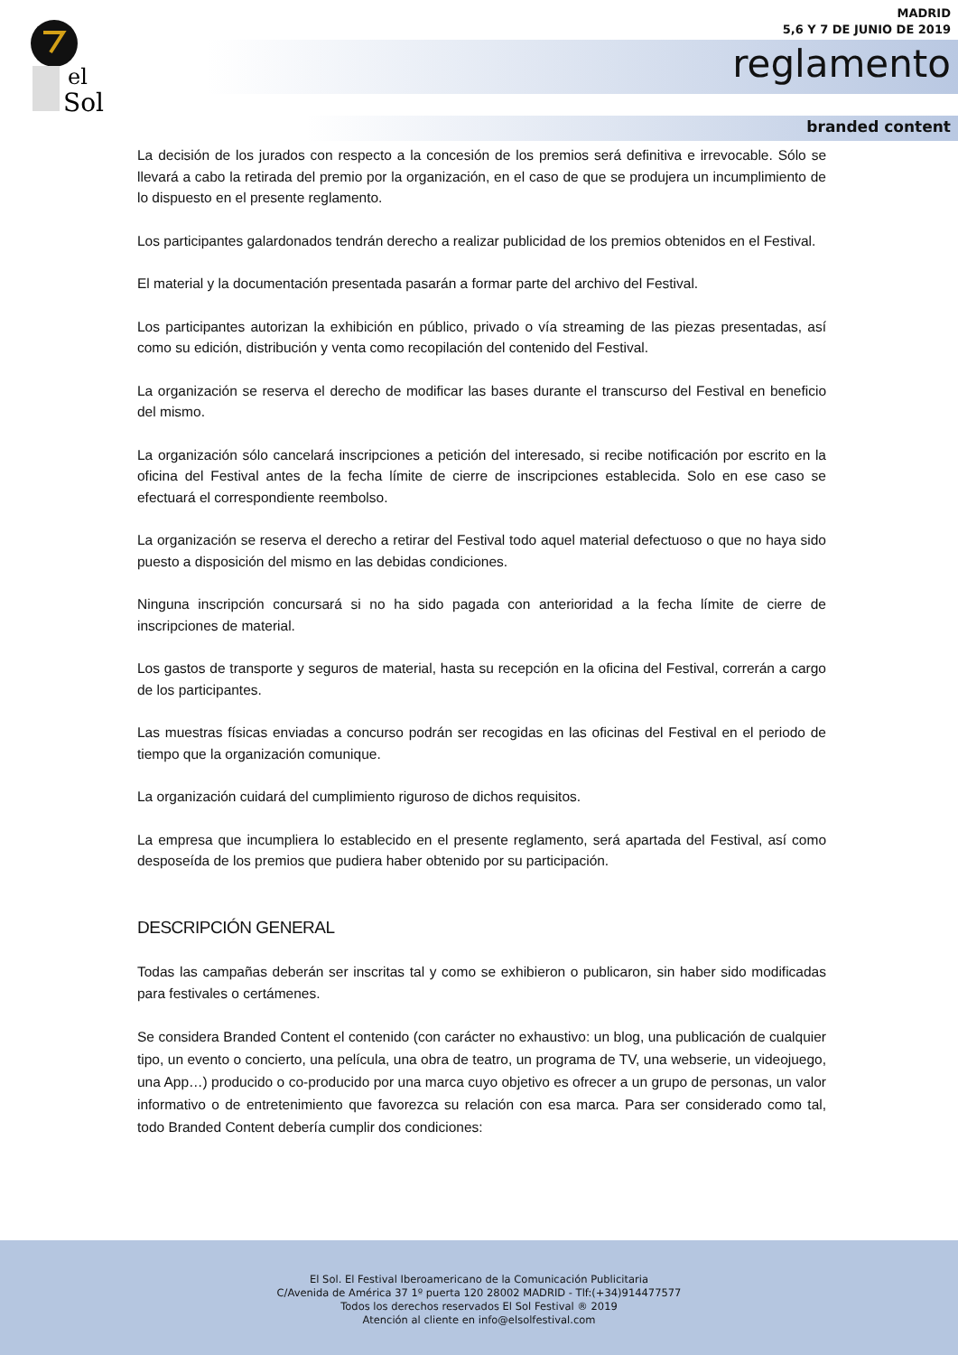el
Sol
MADRID
5,6 Y 7 DE JUNIO DE 2019
reglamento
branded content
La decisión de los jurados con respecto a la concesión de los premios será definitiva e irrevocable. Sólo se llevará a cabo la retirada del premio por la organización, en el caso de que se produjera un incumplimiento de lo dispuesto en el presente reglamento.
Los participantes galardonados tendrán derecho a realizar publicidad de los premios obtenidos en el Festival.
El material y la documentación presentada pasarán a formar parte del archivo del Festival.
Los participantes autorizan la exhibición en público, privado o vía streaming de las piezas presentadas, así como su edición, distribución y venta como recopilación del contenido del Festival.
La organización se reserva el derecho de modificar las bases durante el transcurso del Festival en beneficio del mismo.
La organización sólo cancelará inscripciones a petición del interesado, si recibe notificación por escrito en la oficina del Festival antes de la fecha límite de cierre de inscripciones establecida. Solo en ese caso se efectuará el correspondiente reembolso.
La organización se reserva el derecho a retirar del Festival todo aquel material defectuoso o que no haya sido puesto a disposición del mismo en las debidas condiciones.
Ninguna inscripción concursará si no ha sido pagada con anterioridad a la fecha límite de cierre de inscripciones de material.
Los gastos de transporte y seguros de material, hasta su recepción en la oficina del Festival, correrán a cargo de los participantes.
Las muestras físicas enviadas a concurso podrán ser recogidas en las oficinas del Festival en el periodo de tiempo que la organización comunique.
La organización cuidará del cumplimiento riguroso de dichos requisitos.
La empresa que incumpliera lo establecido en el presente reglamento, será apartada del Festival, así como desposeída de los premios que pudiera haber obtenido por su participación.
DESCRIPCIÓN GENERAL
Todas las campañas deberán ser inscritas tal y como se exhibieron o publicaron, sin haber sido modificadas para festivales o certámenes.
Se considera Branded Content el contenido (con carácter no exhaustivo: un blog, una publicación de cualquier tipo, un evento o concierto, una película, una obra de teatro, un programa de TV, una webserie, un videojuego, una App…) producido o co-producido por una marca cuyo objetivo es ofrecer a un grupo de personas, un valor informativo o de entretenimiento que favorezca su relación con esa marca. Para ser considerado como tal, todo Branded Content debería cumplir dos condiciones:
El Sol. El Festival Iberoamericano de la Comunicación Publicitaria
C/Avenida de América 37 1º puerta 120 28002 MADRID - Tlf:(+34)914477577
Todos los derechos reservados El Sol Festival ® 2019
Atención al cliente en info@elsolfestival.com